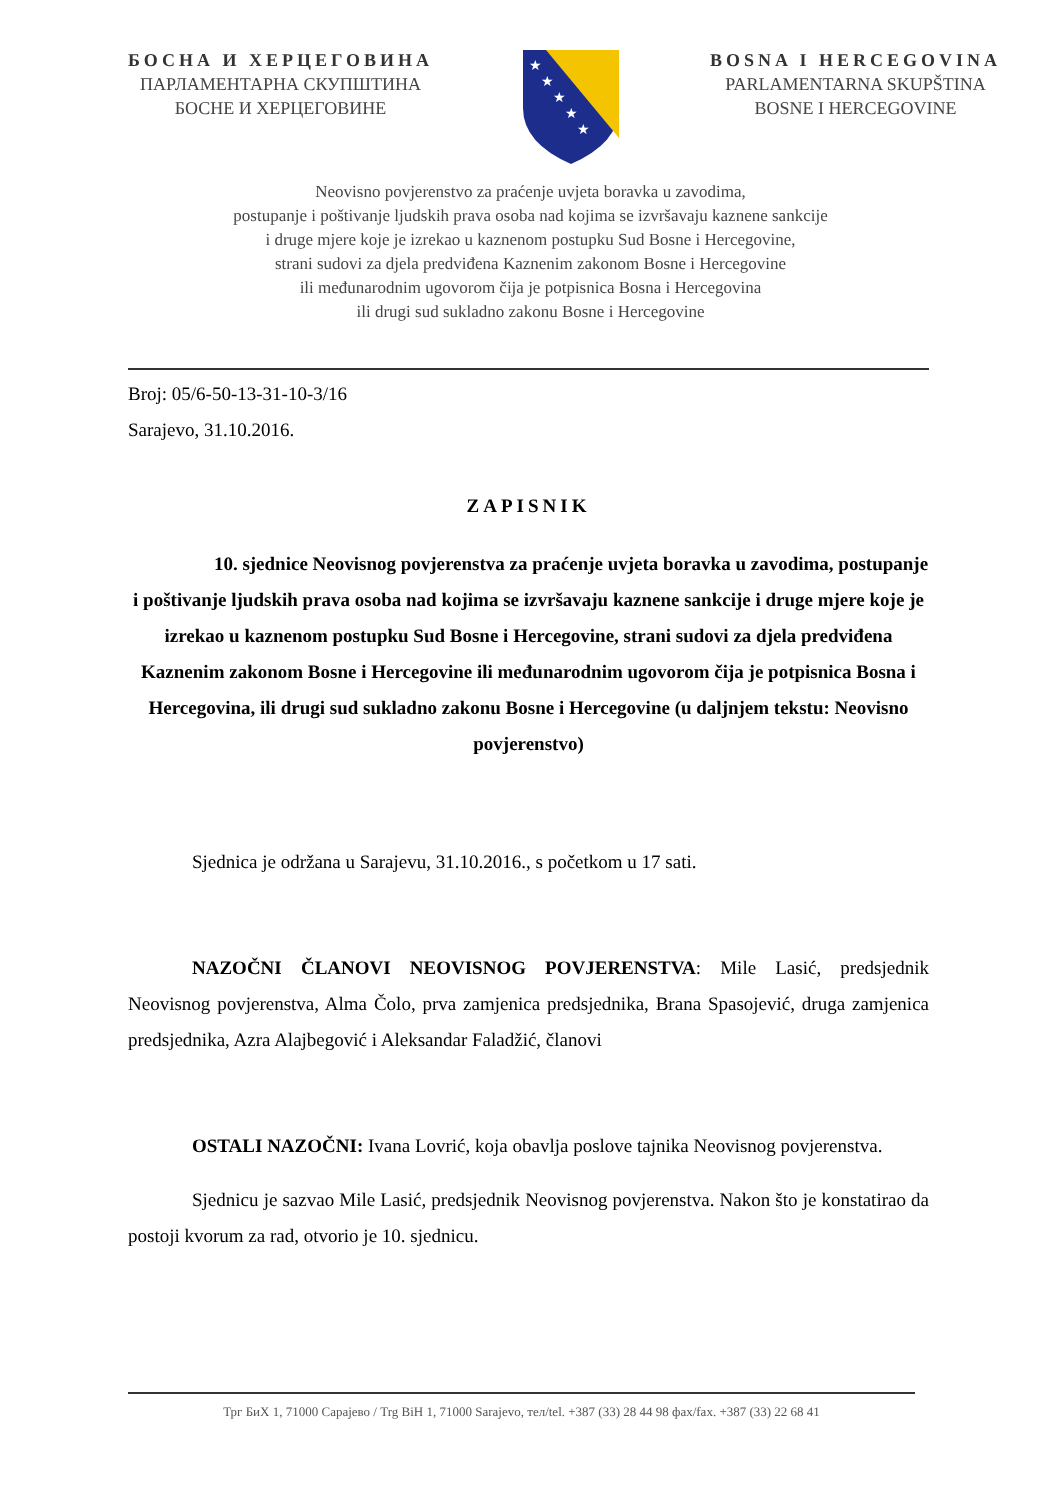БОСНА И ХЕРЦЕГОВИНА
ПАРЛАМЕНТАРНА СКУПШТИНА
БОСНЕ И ХЕРЦЕГОВИНЕ
★
★
★
★
★
BOSNA I HERCEGOVINA
PARLAMENTARNA SKUPŠTINA
BOSNE I HERCEGOVINE
Neovisno povjerenstvo za praćenje uvjeta boravka u zavodima,
postupanje i poštivanje ljudskih prava osoba nad kojima se izvršavaju kaznene sankcije
i druge mjere koje je izrekao u kaznenom postupku Sud Bosne i Hercegovine,
strani sudovi za djela predviđena Kaznenim zakonom Bosne i Hercegovine
ili međunarodnim ugovorom čija je potpisnica Bosna i Hercegovina
ili drugi sud sukladno zakonu Bosne i Hercegovine
Broj: 05/6-50-13-31-10-3/16
Sarajevo, 31.10.2016.
ZAPISNIK
10. sjednice Neovisnog povjerenstva za praćenje uvjeta boravka u zavodima, postupanje i poštivanje ljudskih prava osoba nad kojima se izvršavaju kaznene sankcije i druge mjere koje je izrekao u kaznenom postupku Sud Bosne i Hercegovine, strani sudovi za djela predviđena Kaznenim zakonom Bosne i Hercegovine ili međunarodnim ugovorom čija je potpisnica Bosna i Hercegovina, ili drugi sud sukladno zakonu Bosne i Hercegovine (u daljnjem tekstu: Neovisno povjerenstvo)
Sjednica je održana u Sarajevu, 31.10.2016., s početkom u 17 sati.
NAZOČNI ČLANOVI NEOVISNOG POVJERENSTVA: Mile Lasić, predsjednik Neovisnog povjerenstva, Alma Čolo, prva zamjenica predsjednika, Brana Spasojević, druga zamjenica predsjednika, Azra Alajbegović i Aleksandar Faladžić, članovi
OSTALI NAZOČNI: Ivana Lovrić, koja obavlja poslove tajnika Neovisnog povjerenstva.
Sjednicu je sazvao Mile Lasić, predsjednik Neovisnog povjerenstva. Nakon što je konstatirao da postoji kvorum za rad, otvorio je 10. sjednicu.
Трг БиХ 1, 71000 Сарајево / Trg BiH 1, 71000 Sarajevo, тел/tel. +387 (33) 28 44 98 фах/fax. +387 (33) 22 68 41